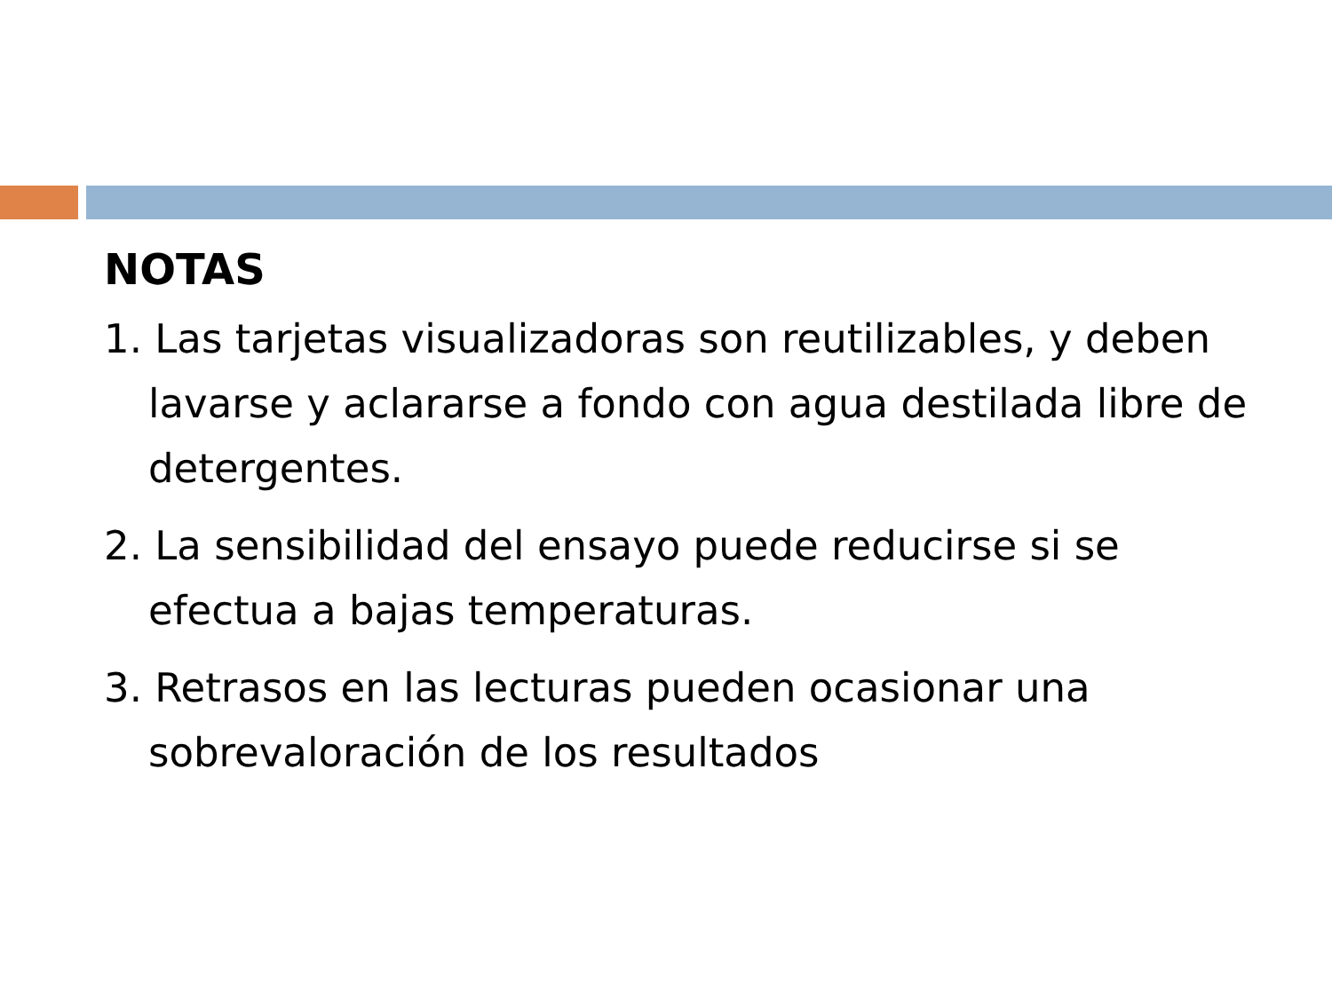NOTAS
1. Las tarjetas visualizadoras son reutilizables, y deben lavarse y aclararse a fondo con agua destilada libre de detergentes.
2. La sensibilidad del ensayo puede reducirse si se efectua a bajas temperaturas.
3. Retrasos en las lecturas pueden ocasionar una sobrevaloración de los resultados